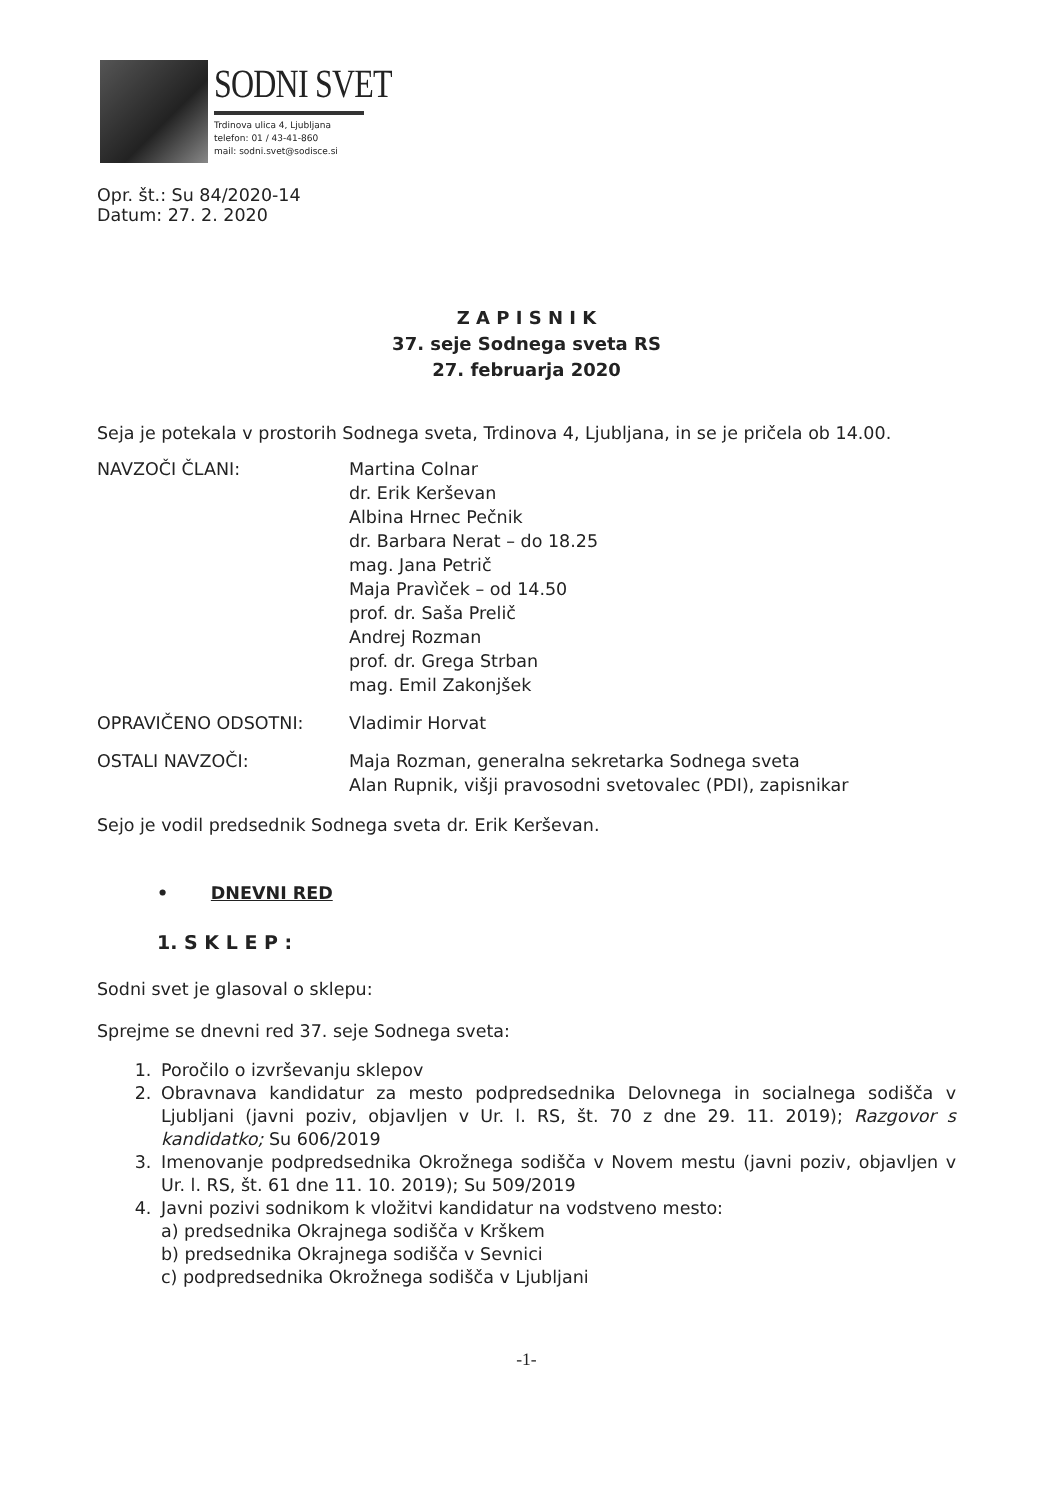SODNI SVET
Trdinova ulica 4, Ljubljana
telefon: 01 / 43-41-860
mail: sodni.svet@sodisce.si
Opr. št.: Su 84/2020-14
Datum: 27. 2. 2020
Z A P I S N I K
37. seje Sodnega sveta RS
27. februarja 2020
Seja je potekala v prostorih Sodnega sveta, Trdinova 4, Ljubljana, in se je pričela ob 14.00.
NAVZOČI ČLANI: Martina Colnar
dr. Erik Kerševan
Albina Hrnec Pečnik
dr. Barbara Nerat – do 18.25
mag. Jana Petrič
Maja Pravìček – od 14.50
prof. dr. Saša Prelič
Andrej Rozman
prof. dr. Grega Strban
mag. Emil Zakonjšek
OPRAVIČENO ODSOTNI: Vladimir Horvat
OSTALI NAVZOČI: Maja Rozman, generalna sekretarka Sodnega sveta
Alan Rupnik, višji pravosodni svetovalec (PDI), zapisnikar
Sejo je vodil predsednik Sodnega sveta dr. Erik Kerševan.
• DNEVNI RED
1. S K L E P :
Sodni svet je glasoval o sklepu:
Sprejme se dnevni red 37. seje Sodnega sveta:
1. Poročilo o izvrševanju sklepov
2. Obravnava kandidatur za mesto podpredsednika Delovnega in socialnega sodišča v Ljubljani (javni poziv, objavljen v Ur. l. RS, št. 70 z dne 29. 11. 2019); Razgovor s kandidatko; Su 606/2019
3. Imenovanje podpredsednika Okrožnega sodišča v Novem mestu (javni poziv, objavljen v Ur. l. RS, št. 61 dne 11. 10. 2019); Su 509/2019
4. Javni pozivi sodnikom k vložitvi kandidatur na vodstveno mesto:
a) predsednika Okrajnega sodišča v Krškem
b) predsednika Okrajnega sodišča v Sevnici
c) podpredsednika Okrožnega sodišča v Ljubljani
-1-